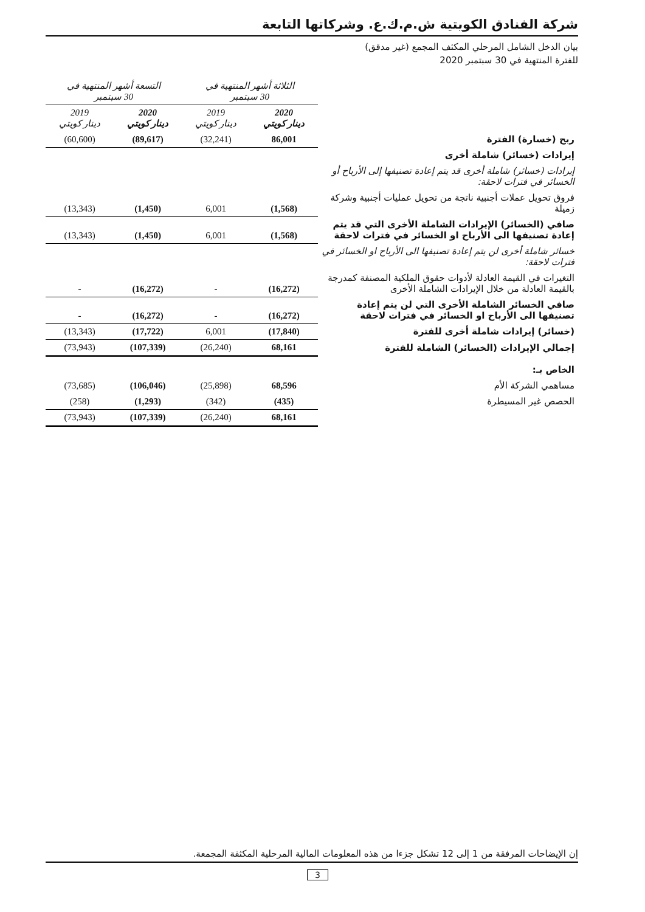شركة الفنادق الكويتية ش.م.ك.ع. وشركاتها التابعة
بيان الدخل الشامل المرحلي المكثف المجمع (غير مدقق)
للفترة المنتهية في 30 سبتمبر 2020
| | الثلاثة أشهر المنتهية في 30 سبتمبر | | التسعة أشهر المنتهية في 30 سبتمبر | |
| --- | --- | --- | --- | --- |
| | 2020 دينار كويتي | 2019 دينار كويتي | 2020 دينار كويتي | 2019 دينار كويتي |
| ربح (خسارة) الفترة | 86,001 | (32,241) | (89,617) | (60,600) |
| إيرادات (خسائر) شاملة أخرى | | | | |
| إيرادات (خسائر) شاملة أخرى قد يتم إعادة تصنيفها إلى الأرباح أو الخسائر في فترات لاحقة: | | | | |
| فروق تحويل عملات أجنبية ناتجة من تحويل عمليات أجنبية وشركة زميلة | (1,568) | 6,001 | (1,450) | (13,343) |
| صافي (الخسائر) الإيرادات الشاملة الأخرى التي قد يتم إعادة تصنيفها الى الأرباح او الخسائر في فترات لاحقة | (1,568) | 6,001 | (1,450) | (13,343) |
| خسائر شاملة أخرى لن يتم إعادة تصنيفها الى الأرباح او الخسائر في فترات لاحقة: | | | | |
| التغيرات في القيمة العادلة لأدوات حقوق الملكية المصنفة كمدرجة بالقيمة العادلة من خلال الإيرادات الشاملة الأخرى | (16,272) | - | (16,272) | - |
| صافي الخسائر الشاملة الأخرى التي لن يتم إعادة تصنيفها الى الأرباح او الخسائر في فترات لاحقة | (16,272) | - | (16,272) | - |
| (خسائر) إيرادات شاملة أخرى للفترة | (17,840) | 6,001 | (17,722) | (13,343) |
| إجمالي الإيرادات (الخسائر) الشاملة للفترة | 68,161 | (26,240) | (107,339) | (73,943) |
| الخاص بـ: | | | | |
| مساهمي الشركة الأم | 68,596 | (25,898) | (106,046) | (73,685) |
| الحصص غير المسيطرة | (435) | (342) | (1,293) | (258) |
| | 68,161 | (26,240) | (107,339) | (73,943) |
إن الإيضاحات المرفقة من 1 إلى 12 تشكل جزءا من هذه المعلومات المالية المرحلية المكثفة المجمعة.
3